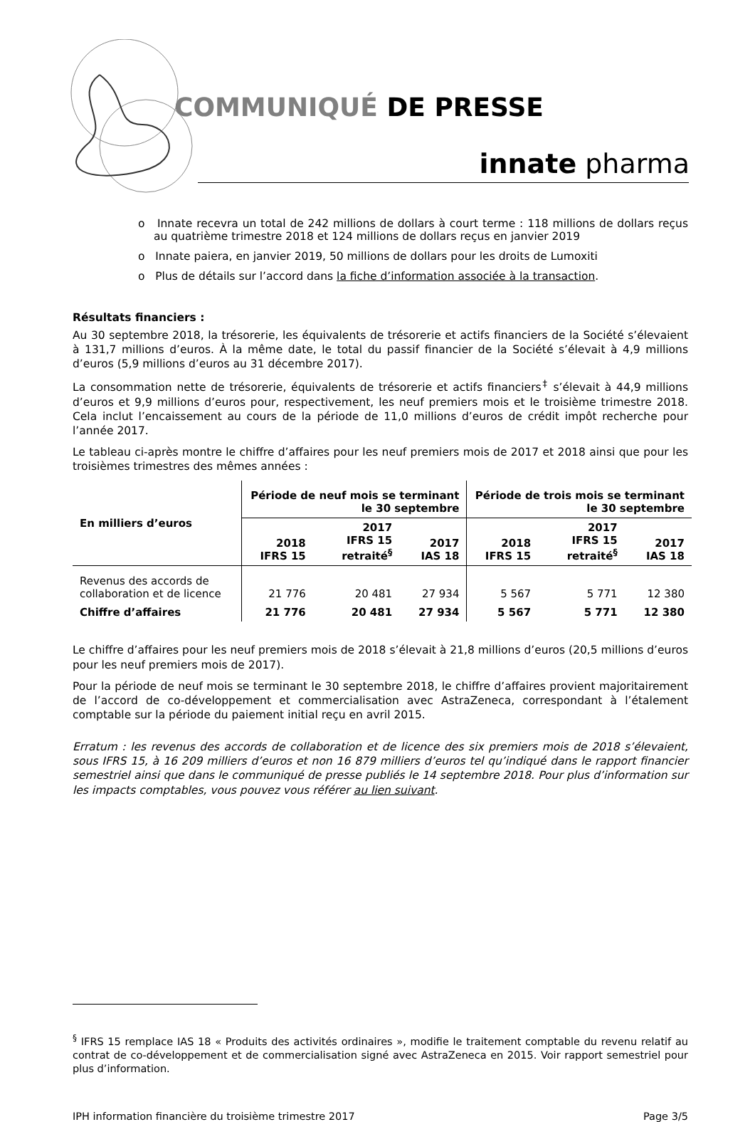COMMUNIQUÉ DE PRESSE
innate pharma
o Innate recevra un total de 242 millions de dollars à court terme : 118 millions de dollars reçus au quatrième trimestre 2018 et 124 millions de dollars reçus en janvier 2019
o Innate paiera, en janvier 2019, 50 millions de dollars pour les droits de Lumoxiti
o Plus de détails sur l’accord dans la fiche d’information associée à la transaction.
Résultats financiers :
Au 30 septembre 2018, la trésorerie, les équivalents de trésorerie et actifs financiers de la Société s’élevaient à 131,7 millions d’euros. À la même date, le total du passif financier de la Société s’élevait à 4,9 millions d’euros (5,9 millions d’euros au 31 décembre 2017).
La consommation nette de trésorerie, équivalents de trésorerie et actifs financiers<sup>‡</sup> s’élevait à 44,9 millions d’euros et 9,9 millions d’euros pour, respectivement, les neuf premiers mois et le troisième trimestre 2018. Cela inclut l’encaissement au cours de la période de 11,0 millions d’euros de crédit impôt recherche pour l’année 2017.
Le tableau ci-après montre le chiffre d’affaires pour les neuf premiers mois de 2017 et 2018 ainsi que pour les troisièmes trimestres des mêmes années :
| En milliers d’euros | Période de neuf mois se terminant le 30 septembre | | | Période de trois mois se terminant le 30 septembre | | |
| --- | --- | --- | --- | --- | --- | --- |
| | 2018 IFRS 15 | 2017 IFRS 15 retraité<sup>§</sup> | 2017 IAS 18 | 2018 IFRS 15 | 2017 IFRS 15 retraité<sup>§</sup> | 2017 IAS 18 |
| Revenus des accords de collaboration et de licence | 21 776 | 20 481 | 27 934 | 5 567 | 5 771 | 12 380 |
| Chiffre d’affaires | 21 776 | 20 481 | 27 934 | 5 567 | 5 771 | 12 380 |
Le chiffre d’affaires pour les neuf premiers mois de 2018 s’élevait à 21,8 millions d’euros (20,5 millions d’euros pour les neuf premiers mois de 2017).
Pour la période de neuf mois se terminant le 30 septembre 2018, le chiffre d’affaires provient majoritairement de l’accord de co-développement et commercialisation avec AstraZeneca, correspondant à l’étalement comptable sur la période du paiement initial reçu en avril 2015.
Erratum : les revenus des accords de collaboration et de licence des six premiers mois de 2018 s’élevaient, sous IFRS 15, à 16 209 milliers d’euros et non 16 879 milliers d’euros tel qu’indiqué dans le rapport financier semestriel ainsi que dans le communiqué de presse publiés le 14 septembre 2018. Pour plus d’information sur les impacts comptables, vous pouvez vous référer au lien suivant.
<sup>§</sup> IFRS 15 remplace IAS 18 « Produits des activités ordinaires », modifie le traitement comptable du revenu relatif au contrat de co-développement et de commercialisation signé avec AstraZeneca en 2015. Voir rapport semestriel pour plus d’information.
IPH information financière du troisième trimestre 2017 Page 3/5